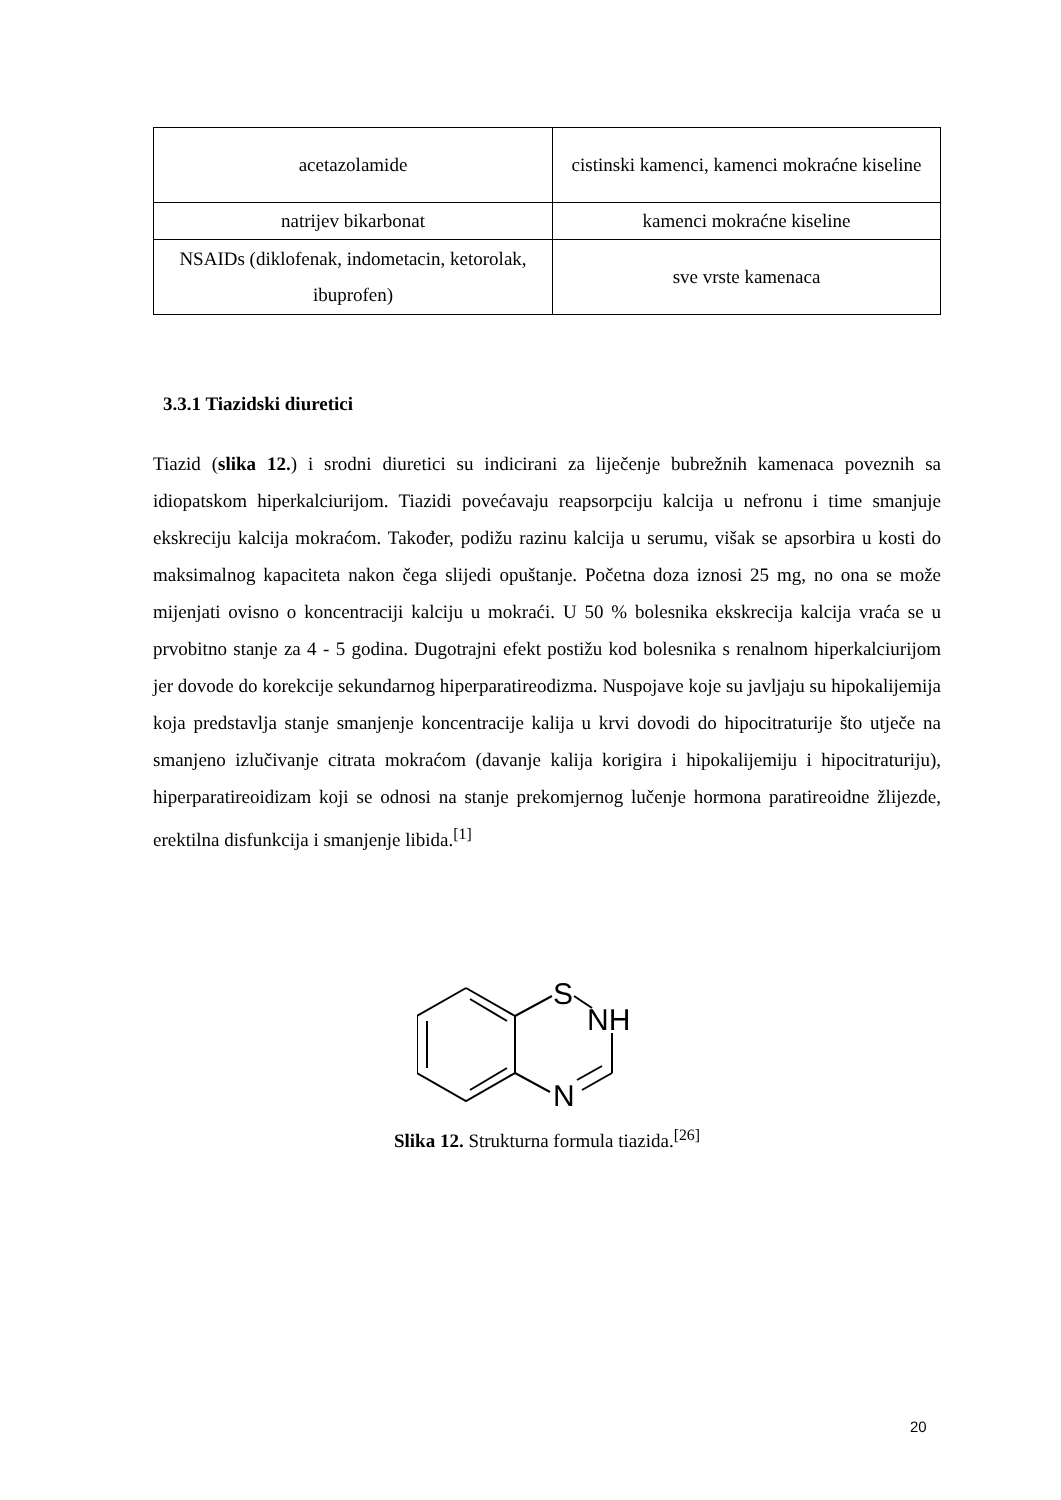| acetazolamide | cistinski kamenci, kamenci mokraćne kiseline |
| natrijev bikarbonat | kamenci mokraćne kiseline |
| NSAIDs (diklofenak, indometacin, ketorolak, ibuprofen) | sve vrste kamenaca |
3.3.1 Tiazidski diuretici
Tiazid (slika 12.) i srodni diuretici su indicirani za liječenje bubrežnih kamenaca poveznih sa idiopatskom hiperkalciurijom. Tiazidi povećavaju reapsorpciju kalcija u nefronu i time smanjuje ekskreciju kalcija mokraćom. Također, podižu razinu kalcija u serumu, višak se apsorbira u kosti do maksimalnog kapaciteta nakon čega slijedi opuštanje. Početna doza iznosi 25 mg, no ona se može mijenjati ovisno o koncentraciji kalciju u mokraći. U 50 % bolesnika ekskrecija kalcija vraća se u prvobitno stanje za 4 - 5 godina. Dugotrajni efekt postižu kod bolesnika s renalnom hiperkalciurijom jer dovode do korekcije sekundarnog hiperparatireodizma. Nuspojave koje su javljaju su hipokalijemija koja predstavlja stanje smanjenje koncentracije kalija u krvi dovodi do hipocitraturije što utječe na smanjeno izlučivanje citrata mokraćom (davanje kalija korigira i hipokalijemiju i hipocitraturiju), hiperparatireoidizam koji se odnosi na stanje prekomjernog lučenje hormona paratireoidne žlijezde, erektilna disfunkcija i smanjenje libida.<sup>[1]</sup>
S
NH
N
Slika 12. Strukturna formula tiazida.<sup>[26]</sup>
20